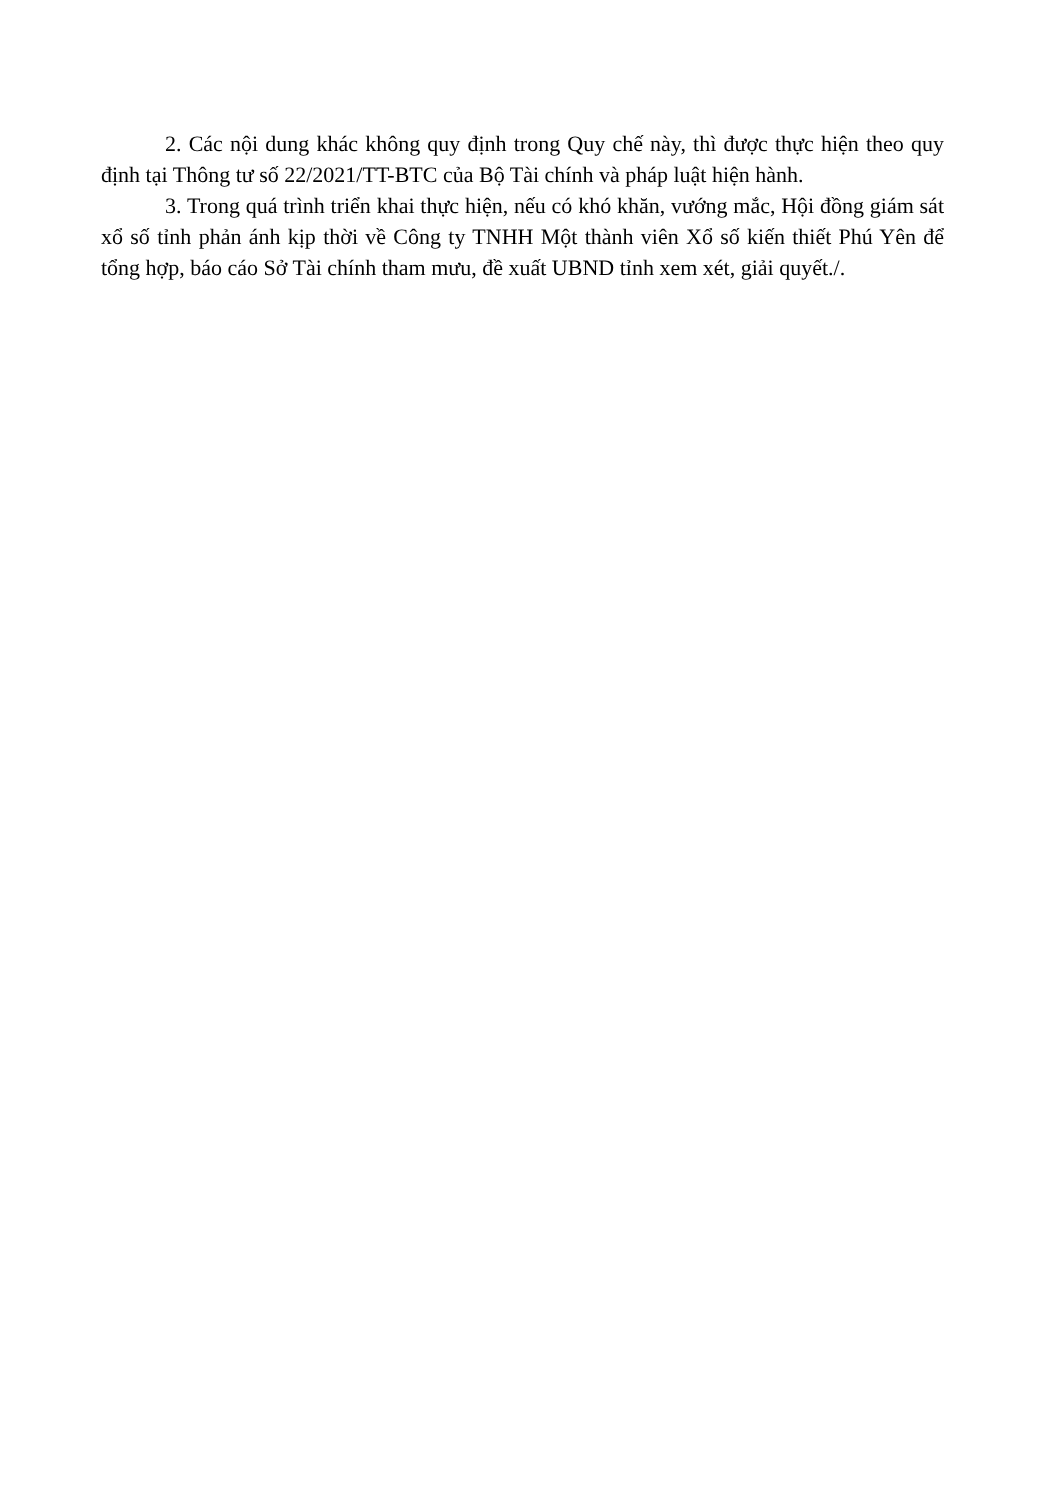2. Các nội dung khác không quy định trong Quy chế này, thì được thực hiện theo quy định tại Thông tư số 22/2021/TT-BTC của Bộ Tài chính và pháp luật hiện hành.
3. Trong quá trình triển khai thực hiện, nếu có khó khăn, vướng mắc, Hội đồng giám sát xổ số tỉnh phản ánh kịp thời về Công ty TNHH Một thành viên Xổ số kiến thiết Phú Yên để tổng hợp, báo cáo Sở Tài chính tham mưu, đề xuất UBND tỉnh xem xét, giải quyết./.